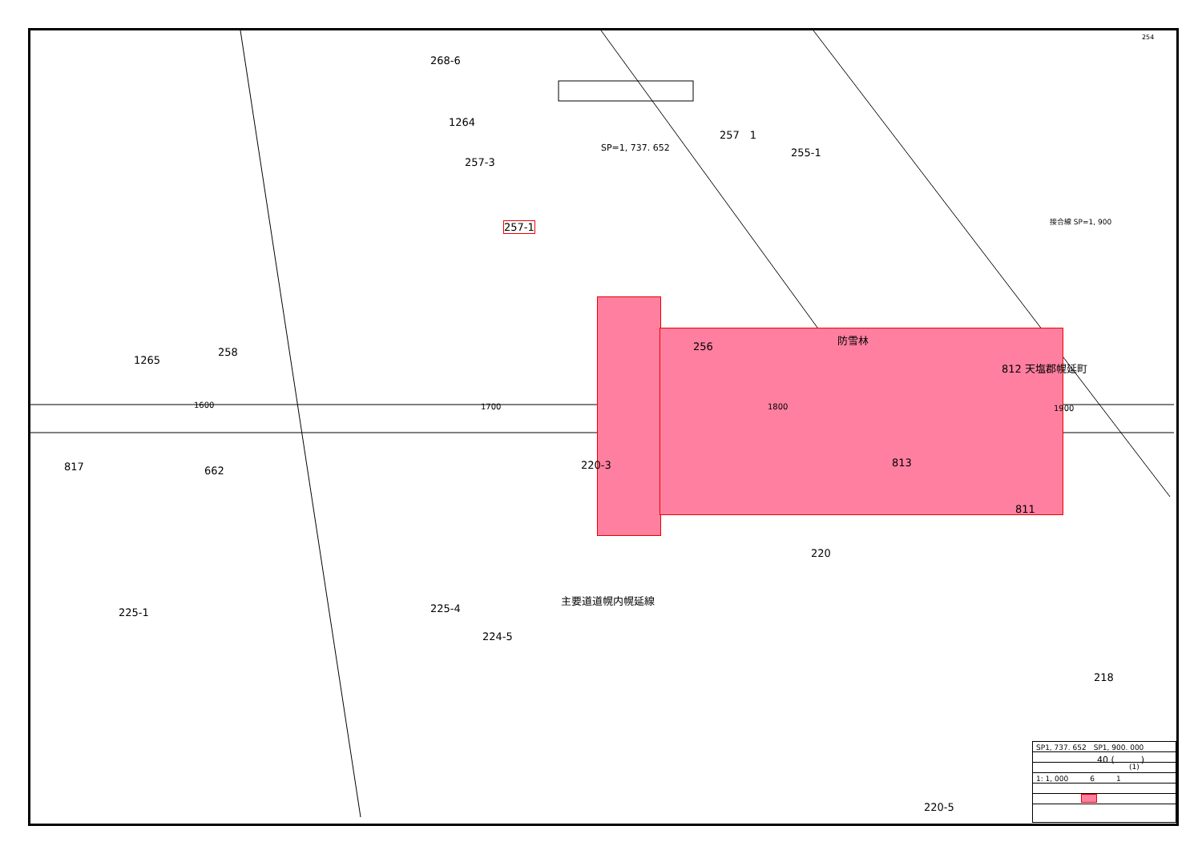254
268-6
1264
257-3
257　1
SP=1, 737. 652 255-1
257-1 接合線 SP=1, 900
防雪林
256
812 天塩郡幌延町
1265
258
1600 1700 1800 1900
817 662 220-3 813
811
220
225-1 225-4
224-5
主要道道幌内幌延線
218
220-5
SP1, 737. 652　SP1, 900. 000
40 (　　　)
(1)
1: 1, 000　　　6　　　1